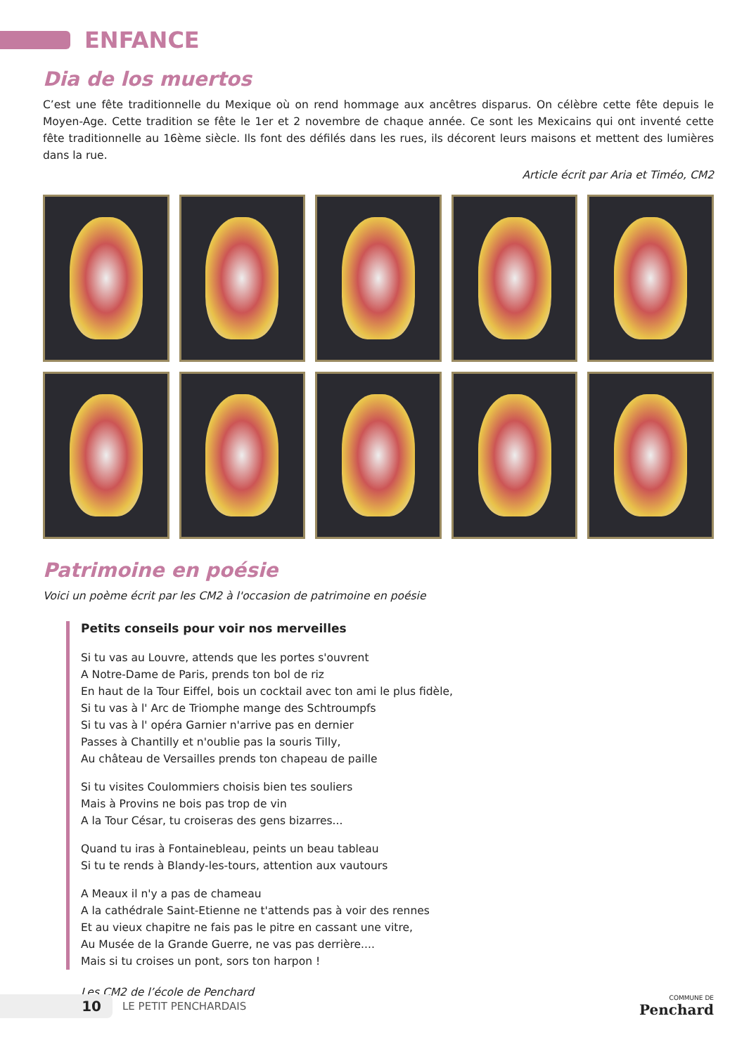ENFANCE
Dia de los muertos
C’est une fête traditionnelle du Mexique où on rend hommage aux ancêtres disparus. On célèbre cette fête depuis le Moyen-Age. Cette tradition se fête le 1er et 2 novembre de chaque année. Ce sont les Mexicains qui ont inventé cette fête traditionnelle au 16ème siècle. Ils font des défilés dans les rues, ils décorent leurs maisons et mettent des lumières dans la rue.
Article écrit par Aria et Timéo, CM2
Patrimoine en poésie
Voici un poème écrit par les CM2 à l'occasion de patrimoine en poésie
Petits conseils pour voir nos merveilles
Si tu vas au Louvre, attends que les portes s'ouvrent
A Notre-Dame de Paris, prends ton bol de riz
En haut de la Tour Eiffel, bois un cocktail avec ton ami le plus fidèle,
Si tu vas à l' Arc de Triomphe mange des Schtroumpfs
Si tu vas à l' opéra Garnier n'arrive pas en dernier
Passes à Chantilly et n'oublie pas la souris Tilly,
Au château de Versailles prends ton chapeau de paille
Si tu visites Coulommiers choisis bien tes souliers
Mais à Provins ne bois pas trop de vin
A la Tour César, tu croiseras des gens bizarres...
Quand tu iras à Fontainebleau, peints un beau tableau
Si tu te rends à Blandy-les-tours, attention aux vautours
A Meaux il n'y a pas de chameau
A la cathédrale Saint-Etienne ne t'attends pas à voir des rennes
Et au vieux chapitre ne fais pas le pitre en cassant une vitre,
Au Musée de la Grande Guerre, ne vas pas derrière....
Mais si tu croises un pont, sors ton harpon !
Les CM2 de l’école de Penchard
10
LE PETIT PENCHARDAIS
COMMUNE DE
Penchard